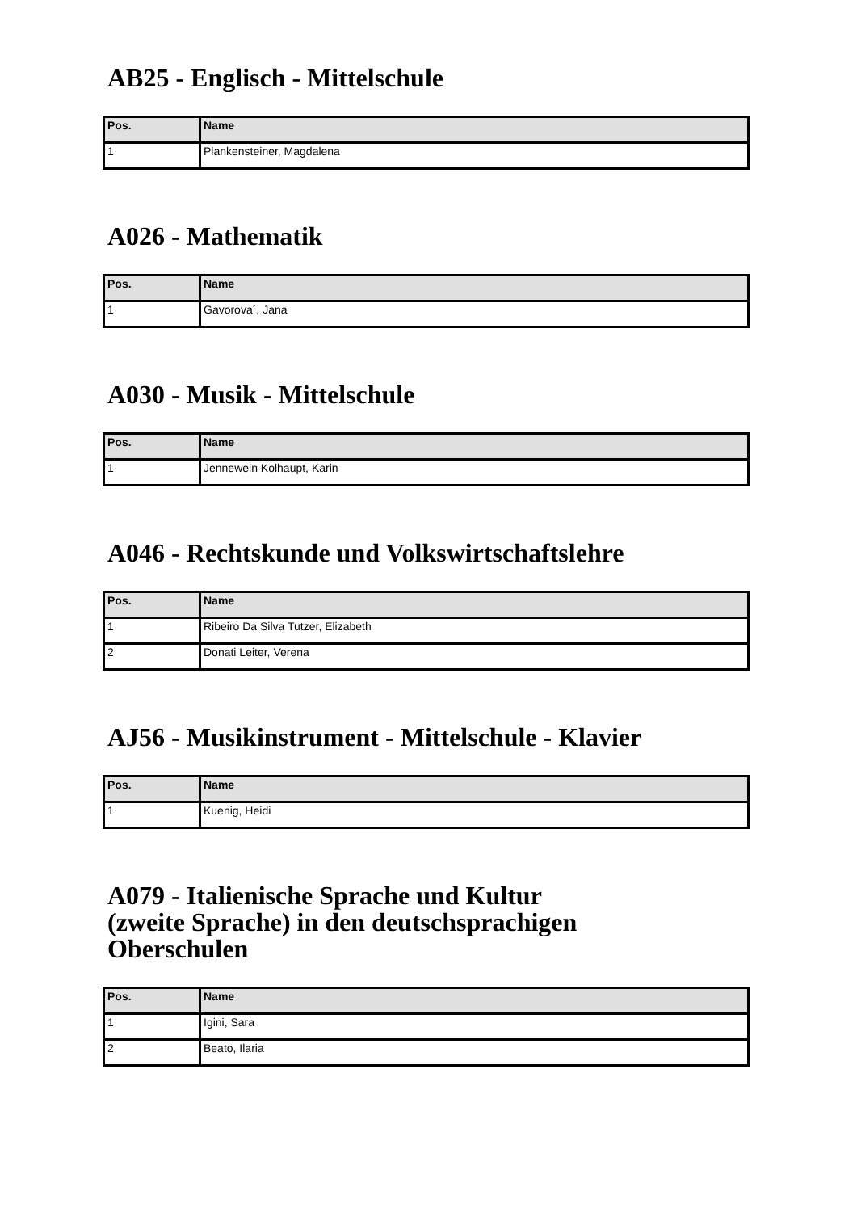AB25 - Englisch - Mittelschule
| Pos. | Name |
| --- | --- |
| 1 | Plankensteiner, Magdalena |
A026 - Mathematik
| Pos. | Name |
| --- | --- |
| 1 | Gavorova´, Jana |
A030 - Musik - Mittelschule
| Pos. | Name |
| --- | --- |
| 1 | Jennewein Kolhaupt, Karin |
A046 - Rechtskunde und Volkswirtschaftslehre
| Pos. | Name |
| --- | --- |
| 1 | Ribeiro Da Silva Tutzer, Elizabeth |
| 2 | Donati Leiter, Verena |
AJ56 - Musikinstrument - Mittelschule - Klavier
| Pos. | Name |
| --- | --- |
| 1 | Kuenig, Heidi |
A079 - Italienische Sprache und Kultur
(zweite Sprache) in den deutschsprachigen
Oberschulen
| Pos. | Name |
| --- | --- |
| 1 | Igini, Sara |
| 2 | Beato, Ilaria |